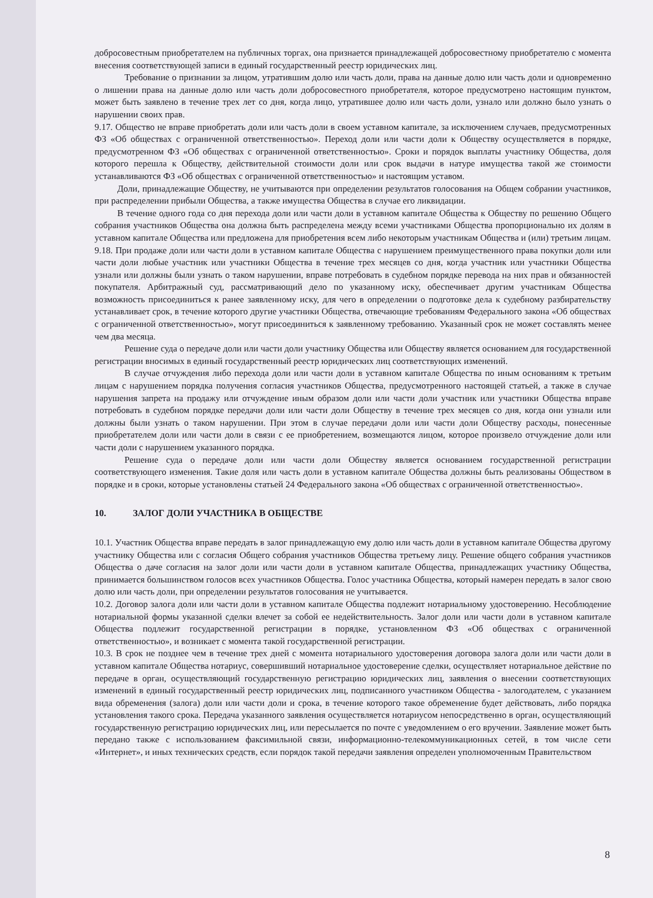добросовестным приобретателем на публичных торгах, она признается принадлежащей добросовестному приобретателю с момента внесения соответствующей записи в единый государственный реестр юридических лиц.
Требование о признании за лицом, утратившим долю или часть доли, права на данные долю или часть доли и одновременно о лишении права на данные долю или часть доли добросовестного приобретателя, которое предусмотрено настоящим пунктом, может быть заявлено в течение трех лет со дня, когда лицо, утратившее долю или часть доли, узнало или должно было узнать о нарушении своих прав.
9.17. Общество не вправе приобретать доли или часть доли в своем уставном капитале, за исключением случаев, предусмотренных ФЗ «Об обществах с ограниченной ответственностью». Переход доли или части доли к Обществу осуществляется в порядке, предусмотренном ФЗ «Об обществах с ограниченной ответственностью». Сроки и порядок выплаты участнику Общества, доля которого перешла к Обществу, действительной стоимости доли или срок выдачи в натуре имущества такой же стоимости устанавливаются ФЗ «Об обществах с ограниченной ответственностью» и настоящим уставом.
Доли, принадлежащие Обществу, не учитываются при определении результатов голосования на Общем собрании участников, при распределении прибыли Общества, а также имущества Общества в случае его ликвидации.
В течение одного года со дня перехода доли или части доли в уставном капитале Общества к Обществу по решению Общего собрания участников Общества она должна быть распределена между всеми участниками Общества пропорционально их долям в уставном капитале Общества или предложена для приобретения всем либо некоторым участникам Общества и (или) третьим лицам.
9.18. При продаже доли или части доли в уставном капитале Общества с нарушением преимущественного права покупки доли или части доли любые участник или участники Общества в течение трех месяцев со дня, когда участник или участники Общества узнали или должны были узнать о таком нарушении, вправе потребовать в судебном порядке перевода на них прав и обязанностей покупателя. Арбитражный суд, рассматривающий дело по указанному иску, обеспечивает другим участникам Общества возможность присоединиться к ранее заявленному иску, для чего в определении о подготовке дела к судебному разбирательству устанавливает срок, в течение которого другие участники Общества, отвечающие требованиям Федерального закона «Об обществах с ограниченной ответственностью», могут присоединиться к заявленному требованию. Указанный срок не может составлять менее чем два месяца.
Решение суда о передаче доли или части доли участнику Общества или Обществу является основанием для государственной регистрации вносимых в единый государственный реестр юридических лиц соответствующих изменений.
В случае отчуждения либо перехода доли или части доли в уставном капитале Общества по иным основаниям к третьим лицам с нарушением порядка получения согласия участников Общества, предусмотренного настоящей статьей, а также в случае нарушения запрета на продажу или отчуждение иным образом доли или части доли участник или участники Общества вправе потребовать в судебном порядке передачи доли или части доли Обществу в течение трех месяцев со дня, когда они узнали или должны были узнать о таком нарушении. При этом в случае передачи доли или части доли Обществу расходы, понесенные приобретателем доли или части доли в связи с ее приобретением, возмещаются лицом, которое произвело отчуждение доли или части доли с нарушением указанного порядка.
Решение суда о передаче доли или части доли Обществу является основанием государственной регистрации соответствующего изменения. Такие доля или часть доли в уставном капитале Общества должны быть реализованы Обществом в порядке и в сроки, которые установлены статьей 24 Федерального закона «Об обществах с ограниченной ответственностью».
10. ЗАЛОГ ДОЛИ УЧАСТНИКА В ОБЩЕСТВЕ
10.1. Участник Общества вправе передать в залог принадлежащую ему долю или часть доли в уставном капитале Общества другому участнику Общества или с согласия Общего собрания участников Общества третьему лицу. Решение общего собрания участников Общества о даче согласия на залог доли или части доли в уставном капитале Общества, принадлежащих участнику Общества, принимается большинством голосов всех участников Общества. Голос участника Общества, который намерен передать в залог свою долю или часть доли, при определении результатов голосования не учитывается.
10.2. Договор залога доли или части доли в уставном капитале Общества подлежит нотариальному удостоверению. Несоблюдение нотариальной формы указанной сделки влечет за собой ее недействительность. Залог доли или части доли в уставном капитале Общества подлежит государственной регистрации в порядке, установленном ФЗ «Об обществах с ограниченной ответственностью», и возникает с момента такой государственной регистрации.
10.3. В срок не позднее чем в течение трех дней с момента нотариального удостоверения договора залога доли или части доли в уставном капитале Общества нотариус, совершивший нотариальное удостоверение сделки, осуществляет нотариальное действие по передаче в орган, осуществляющий государственную регистрацию юридических лиц, заявления о внесении соответствующих изменений в единый государственный реестр юридических лиц, подписанного участником Общества - залогодателем, с указанием вида обременения (залога) доли или части доли и срока, в течение которого такое обременение будет действовать, либо порядка установления такого срока. Передача указанного заявления осуществляется нотариусом непосредственно в орган, осуществляющий государственную регистрацию юридических лиц, или пересылается по почте с уведомлением о его вручении. Заявление может быть передано также с использованием факсимильной связи, информационно-телекоммуникационных сетей, в том числе сети «Интернет», и иных технических средств, если порядок такой передачи заявления определен уполномоченным Правительством
8